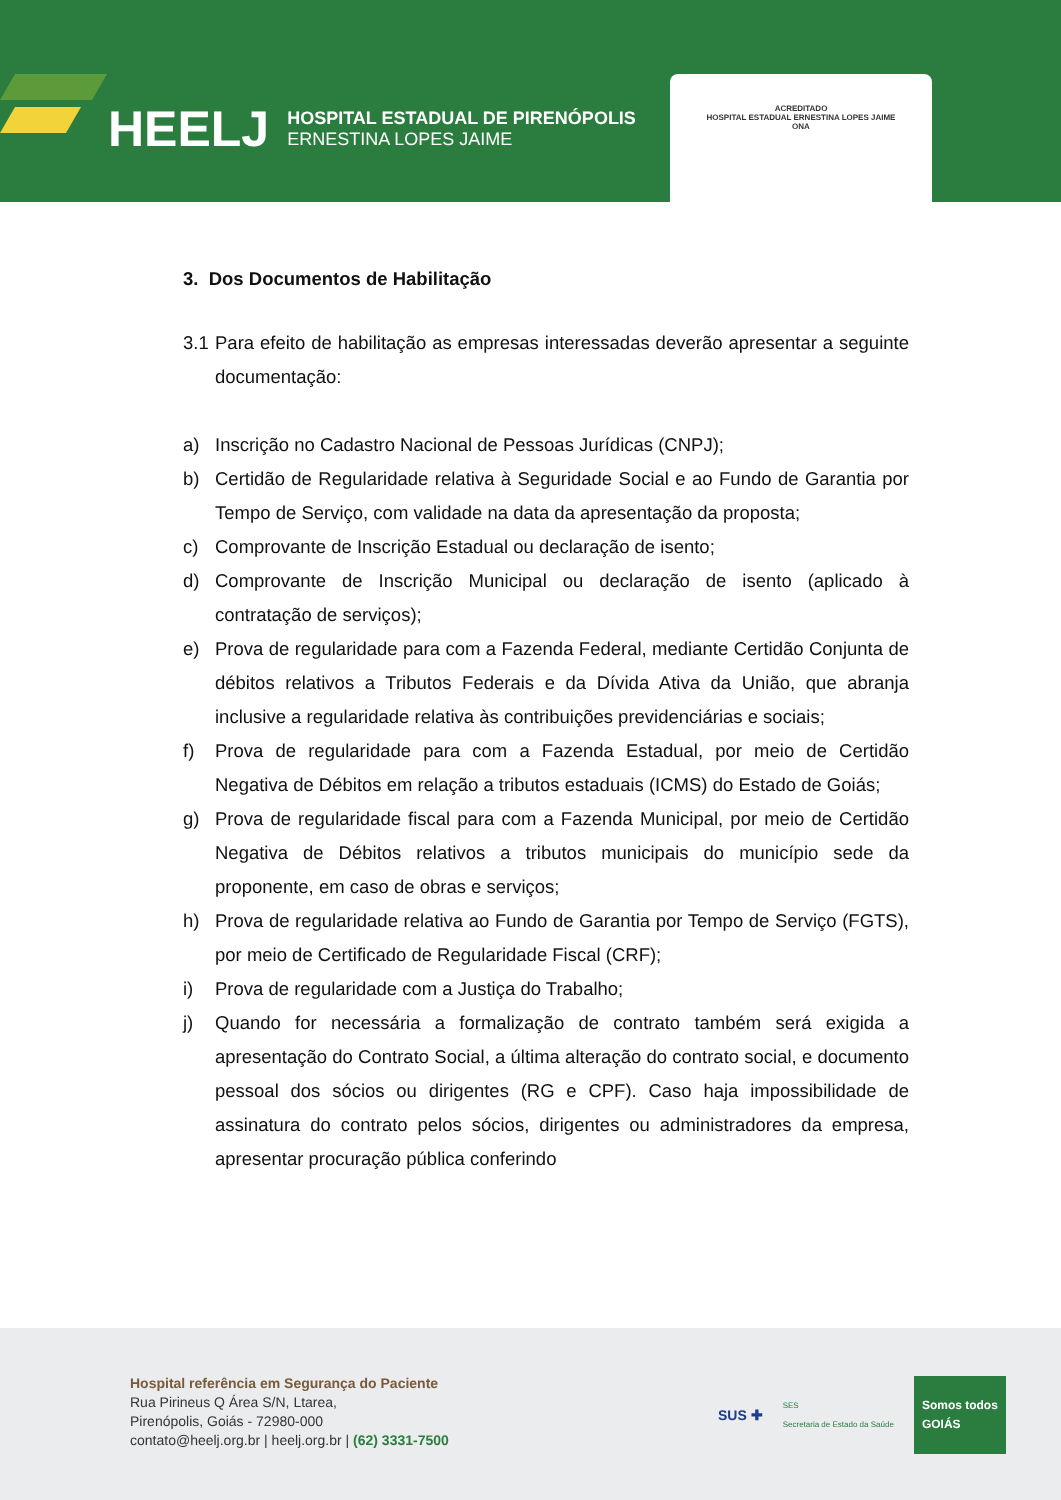HEELJ
HOSPITAL ESTADUAL DE PIRENÓPOLIS
ERNESTINA LOPES JAIME
ACREDITADO
HOSPITAL ESTADUAL ERNESTINA LOPES JAIME
ONA
3. Dos Documentos de Habilitação
3.1 Para efeito de habilitação as empresas interessadas deverão apresentar a seguinte documentação:
a) Inscrição no Cadastro Nacional de Pessoas Jurídicas (CNPJ);
b) Certidão de Regularidade relativa à Seguridade Social e ao Fundo de Garantia por Tempo de Serviço, com validade na data da apresentação da proposta;
c) Comprovante de Inscrição Estadual ou declaração de isento;
d) Comprovante de Inscrição Municipal ou declaração de isento (aplicado à contratação de serviços);
e) Prova de regularidade para com a Fazenda Federal, mediante Certidão Conjunta de débitos relativos a Tributos Federais e da Dívida Ativa da União, que abranja inclusive a regularidade relativa às contribuições previdenciárias e sociais;
f) Prova de regularidade para com a Fazenda Estadual, por meio de Certidão Negativa de Débitos em relação a tributos estaduais (ICMS) do Estado de Goiás;
g) Prova de regularidade fiscal para com a Fazenda Municipal, por meio de Certidão Negativa de Débitos relativos a tributos municipais do município sede da proponente, em caso de obras e serviços;
h) Prova de regularidade relativa ao Fundo de Garantia por Tempo de Serviço (FGTS), por meio de Certificado de Regularidade Fiscal (CRF);
i) Prova de regularidade com a Justiça do Trabalho;
j) Quando for necessária a formalização de contrato também será exigida a apresentação do Contrato Social, a última alteração do contrato social, e documento pessoal dos sócios ou dirigentes (RG e CPF). Caso haja impossibilidade de assinatura do contrato pelos sócios, dirigentes ou administradores da empresa, apresentar procuração pública conferindo
Hospital referência em Segurança do Paciente
Rua Pirineus Q Área S/N, Ltarea,
Pirenópolis, Goiás - 72980-000
contato@heelj.org.br | heelj.org.br | (62) 3331-7500
SUS ✚ SES
Secretaria de Estado da Saúde Somos todos
GOIÁS